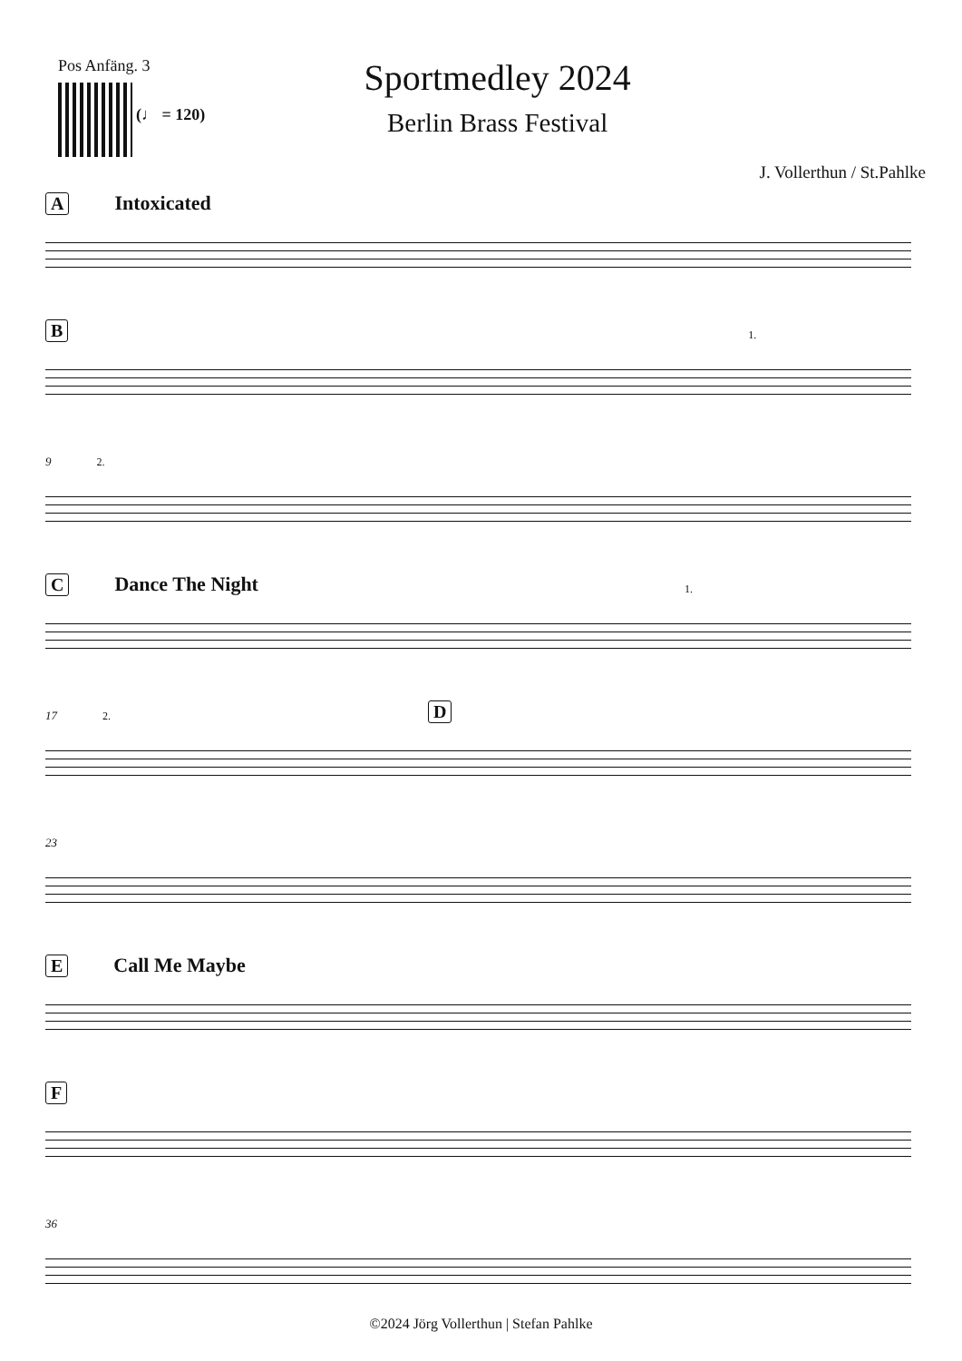Pos Anfäng. 3
(♩ = 120)
Sportmedley 2024
Berlin Brass Festival
J. Vollerthun / St.Pahlke
A Intoxicated
B 1.
9 2.
C Dance The Night 1.
17 2. D
23
E Call Me Maybe
F
36
©2024 Jörg Vollerthun | Stefan Pahlke